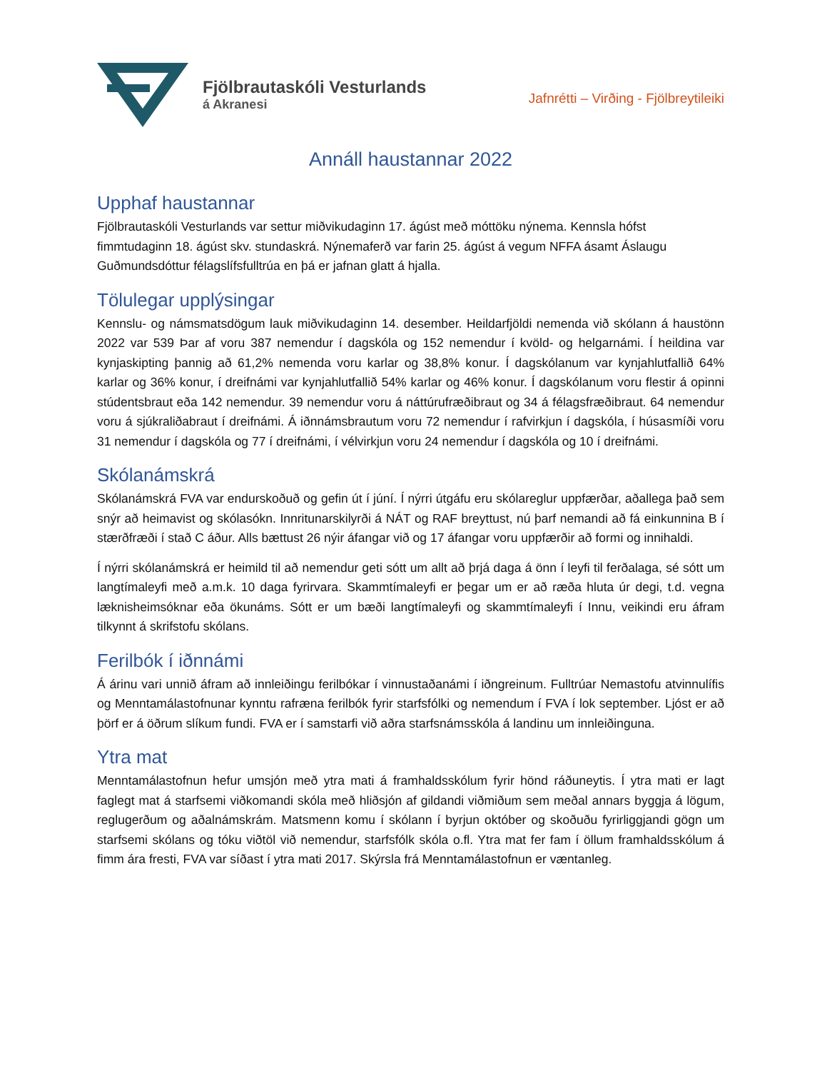Fjölbrautaskóli Vesturlands
á Akranesi
Jafnrétti – Virðing - Fjölbreytileiki
Annáll haustannar 2022
Upphaf haustannar
Fjölbrautaskóli Vesturlands var settur miðvikudaginn 17. ágúst með móttöku nýnema. Kennsla hófst fimmtudaginn 18. ágúst skv. stundaskrá. Nýnemaferð var farin 25. ágúst á vegum NFFA ásamt Áslaugu Guðmundsdóttur félagslífsfulltrúa en þá er jafnan glatt á hjalla.
Tölulegar upplýsingar
Kennslu- og námsmatsdögum lauk miðvikudaginn 14. desember. Heildarfjöldi nemenda við skólann á haustönn 2022 var 539 Þar af voru 387 nemendur í dagskóla og 152 nemendur í kvöld- og helgarnámi. Í heildina var kynjaskipting þannig að 61,2% nemenda voru karlar og 38,8% konur. Í dagskólanum var kynjahlutfallið 64% karlar og 36% konur, í dreifnámi var kynjahlutfallið 54% karlar og 46% konur. Í dagskólanum voru flestir á opinni stúdentsbraut eða 142 nemendur. 39 nemendur voru á náttúrufræðibraut og 34 á félagsfræðibraut. 64 nemendur voru á sjúkraliðabraut í dreifnámi. Á iðnnámsbrautum voru 72 nemendur í rafvirkjun í dagskóla, í húsasmíði voru 31 nemendur í dagskóla og 77 í dreifnámi, í vélvirkjun voru 24 nemendur í dagskóla og 10 í dreifnámi.
Skólanámskrá
Skólanámskrá FVA var endurskoðuð og gefin út í júní. Í nýrri útgáfu eru skólareglur uppfærðar, aðallega það sem snýr að heimavist og skólasókn. Innritunarskilyrði á NÁT og RAF breyttust, nú þarf nemandi að fá einkunnina B í stærðfræði í stað C áður. Alls bættust 26 nýir áfangar við og 17 áfangar voru uppfærðir að formi og innihaldi.
Í nýrri skólanámskrá er heimild til að nemendur geti sótt um allt að þrjá daga á önn í leyfi til ferðalaga, sé sótt um langtímaleyfi með a.m.k. 10 daga fyrirvara. Skammtímaleyfi er þegar um er að ræða hluta úr degi, t.d. vegna læknisheimsóknar eða ökunáms. Sótt er um bæði langtímaleyfi og skammtímaleyfi í Innu, veikindi eru áfram tilkynnt á skrifstofu skólans.
Ferilbók í iðnnámi
Á árinu vari unnið áfram að innleiðingu ferilbókar í vinnustaðanámi í iðngreinum. Fulltrúar Nemastofu atvinnulífis og Menntamálastofnunar kynntu rafræna ferilbók fyrir starfsfólki og nemendum í FVA í lok september. Ljóst er að þörf er á öðrum slíkum fundi. FVA er í samstarfi við aðra starfsnámsskóla á landinu um innleiðinguna.
Ytra mat
Menntamálastofnun hefur umsjón með ytra mati á framhaldsskólum fyrir hönd ráðuneytis. Í ytra mati er lagt faglegt mat á starfsemi viðkomandi skóla með hliðsjón af gildandi viðmiðum sem meðal annars byggja á lögum, reglugerðum og aðalnámskrám. Matsmenn komu í skólann í byrjun október og skoðuðu fyrirliggjandi gögn um starfsemi skólans og tóku viðtöl við nemendur, starfsfólk skóla o.fl. Ytra mat fer fam í öllum framhaldsskólum á fimm ára fresti, FVA var síðast í ytra mati 2017. Skýrsla frá Menntamálastofnun er væntanleg.